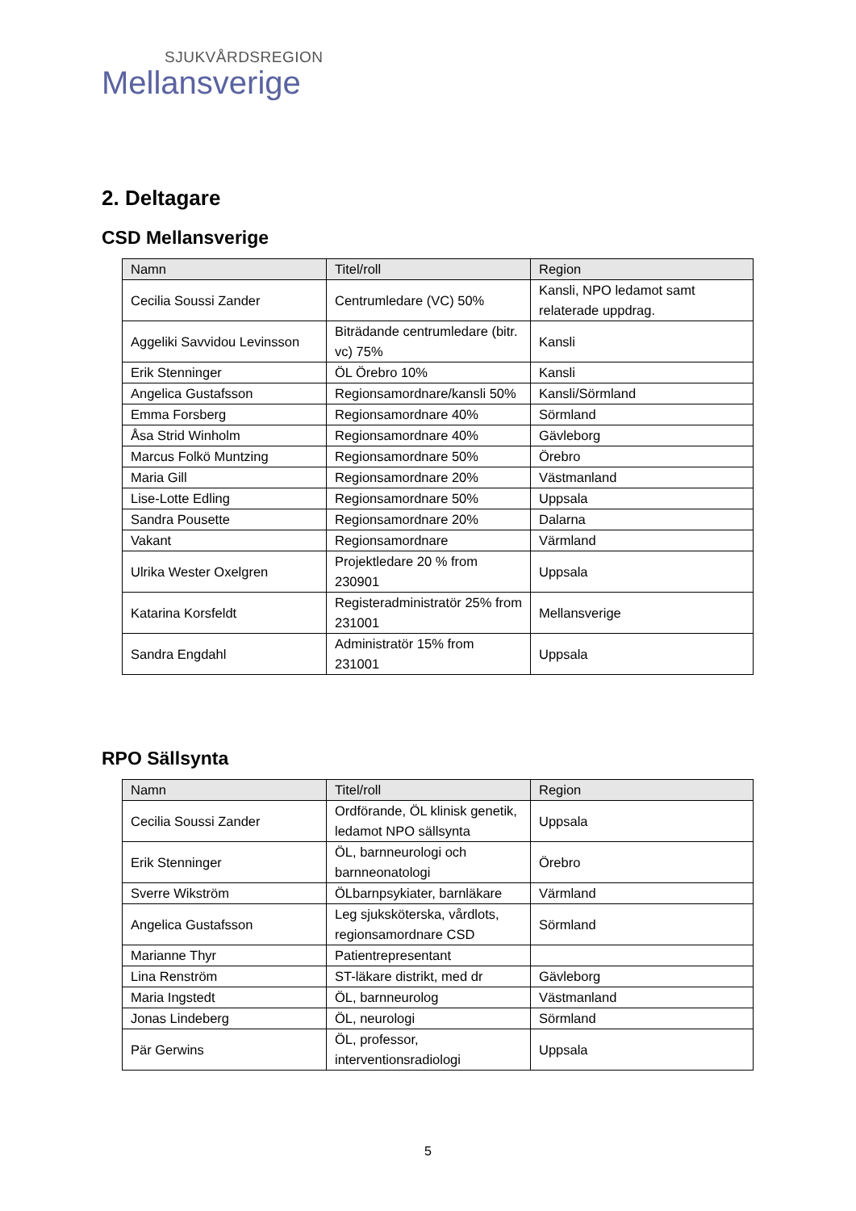SJUKVÅRDSREGION
Mellansverige
2. Deltagare
CSD Mellansverige
| Namn | Titel/roll | Region |
| --- | --- | --- |
| Cecilia Soussi Zander | Centrumledare (VC) 50% | Kansli, NPO ledamot samt relaterade uppdrag. |
| Aggeliki Savvidou Levinsson | Biträdande centrumledare (bitr. vc) 75% | Kansli |
| Erik Stenninger | ÖL Örebro 10% | Kansli |
| Angelica Gustafsson | Regionsamordnare/kansli 50% | Kansli/Sörmland |
| Emma Forsberg | Regionsamordnare 40% | Sörmland |
| Åsa Strid Winholm | Regionsamordnare 40% | Gävleborg |
| Marcus Folkö Muntzing | Regionsamordnare 50% | Örebro |
| Maria Gill | Regionsamordnare 20% | Västmanland |
| Lise-Lotte Edling | Regionsamordnare 50% | Uppsala |
| Sandra Pousette | Regionsamordnare 20% | Dalarna |
| Vakant | Regionsamordnare | Värmland |
| Ulrika Wester Oxelgren | Projektledare 20 % from 230901 | Uppsala |
| Katarina Korsfeldt | Registeradministratör 25% from 231001 | Mellansverige |
| Sandra Engdahl | Administratör 15% from 231001 | Uppsala |
RPO Sällsynta
| Namn | Titel/roll | Region |
| --- | --- | --- |
| Cecilia Soussi Zander | Ordförande, ÖL klinisk genetik, ledamot NPO sällsynta | Uppsala |
| Erik Stenninger | ÖL, barnneurologi och barnneonatologi | Örebro |
| Sverre Wikström | ÖLbarnpsykiater, barnläkare | Värmland |
| Angelica Gustafsson | Leg sjuksköterska, vårdlots, regionsamordnare CSD | Sörmland |
| Marianne Thyr | Patientrepresentant | |
| Lina Renström | ST-läkare distrikt, med dr | Gävleborg |
| Maria Ingstedt | ÖL, barnneurolog | Västmanland |
| Jonas Lindeberg | ÖL, neurologi | Sörmland |
| Pär Gerwins | ÖL, professor, interventionsradiologi | Uppsala |
5